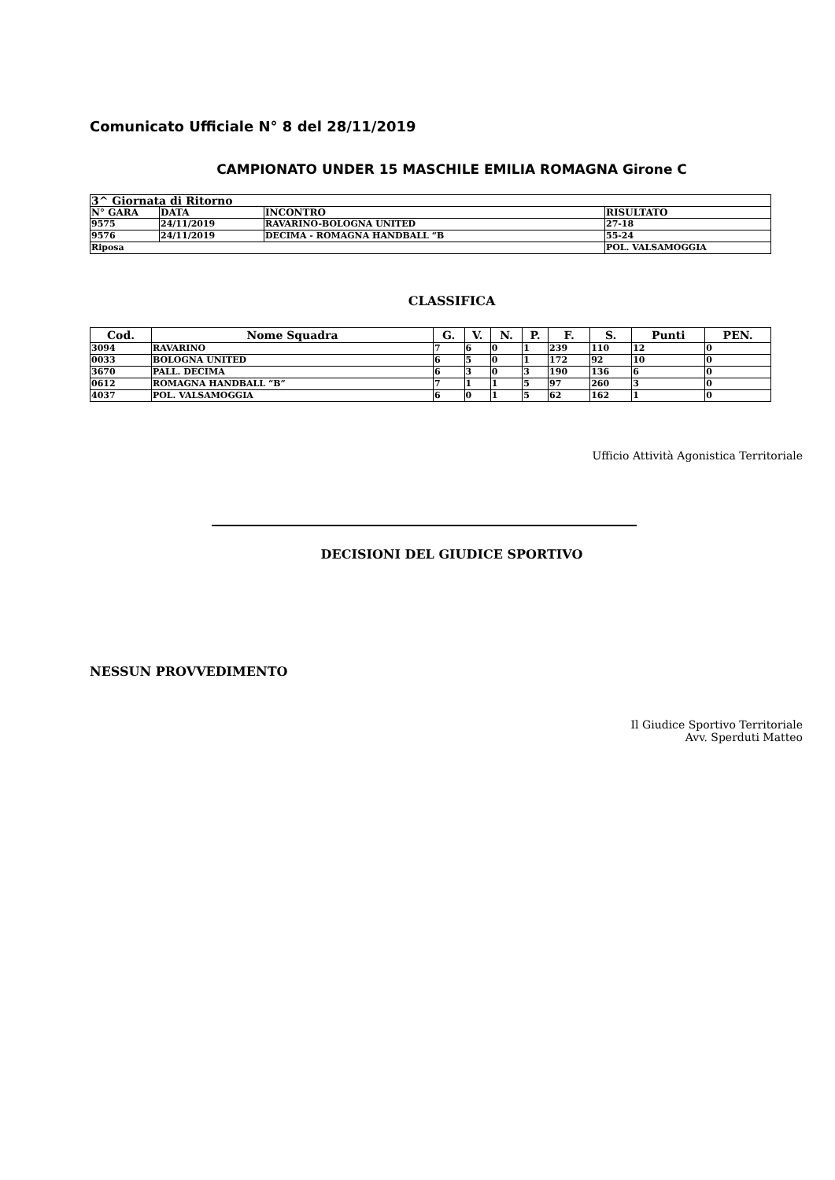Comunicato Ufficiale N° 8 del 28/11/2019
CAMPIONATO UNDER 15 MASCHILE EMILIA ROMAGNA Girone C
| 3^ Giornata di Ritorno | | | |
| N° GARA | DATA | INCONTRO | RISULTATO |
| 9575 | 24/11/2019 | RAVARINO-BOLOGNA UNITED | 27-18 |
| 9576 | 24/11/2019 | DECIMA - ROMAGNA HANDBALL “B | 55-24 |
| Riposa | | | POL. VALSAMOGGIA |
CLASSIFICA
| Cod. | Nome Squadra | G. | V. | N. | P. | F. | S. | Punti | PEN. |
| --- | --- | --- | --- | --- | --- | --- | --- | --- | --- |
| 3094 | RAVARINO | 7 | 6 | 0 | 1 | 239 | 110 | 12 | 0 |
| 0033 | BOLOGNA UNITED | 6 | 5 | 0 | 1 | 172 | 92 | 10 | 0 |
| 3670 | PALL. DECIMA | 6 | 3 | 0 | 3 | 190 | 136 | 6 | 0 |
| 0612 | ROMAGNA HANDBALL “B” | 7 | 1 | 1 | 5 | 97 | 260 | 3 | 0 |
| 4037 | POL. VALSAMOGGIA | 6 | 0 | 1 | 5 | 62 | 162 | 1 | 0 |
Ufficio Attività Agonistica Territoriale
DECISIONI DEL GIUDICE SPORTIVO
NESSUN PROVVEDIMENTO
Il Giudice Sportivo Territoriale
Avv. Sperduti Matteo